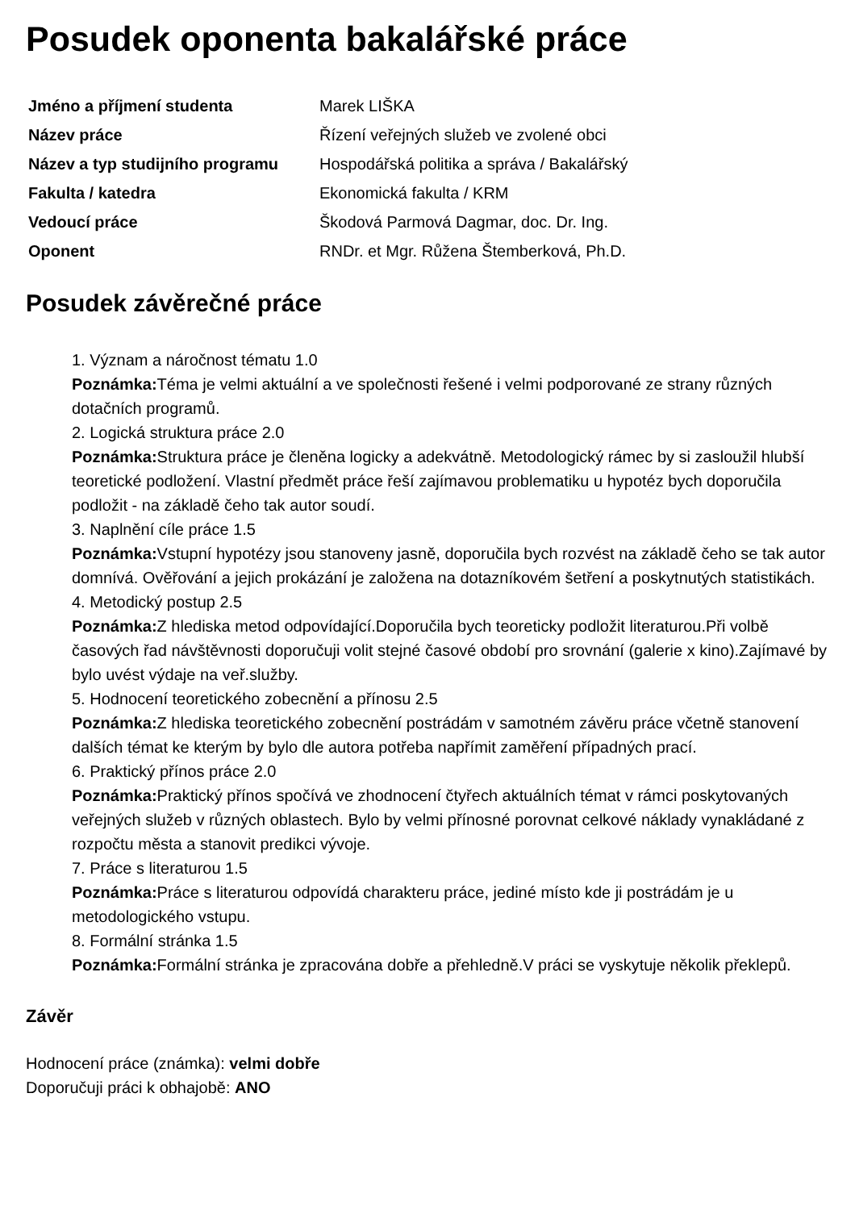Posudek oponenta bakalářské práce
| Jméno a příjmení studenta | Marek LIŠKA |
| Název práce | Řízení veřejných služeb ve zvolené obci |
| Název a typ studijního programu | Hospodářská politika a správa / Bakalářský |
| Fakulta / katedra | Ekonomická fakulta / KRM |
| Vedoucí práce | Škodová Parmová Dagmar, doc. Dr. Ing. |
| Oponent | RNDr. et Mgr. Růžena Štemberková, Ph.D. |
Posudek závěrečné práce
1. Význam a náročnost tématu 1.0
Poznámka: Téma je velmi aktuální a ve společnosti řešené i velmi podporované ze strany různých dotačních programů.
2. Logická struktura práce 2.0
Poznámka: Struktura práce je členěna logicky a adekvátně. Metodologický rámec by si zasloužil hlubší teoretické podložení. Vlastní předmět práce řeší zajímavou problematiku u hypotéz bych doporučila podložit - na základě čeho tak autor soudí.
3. Naplnění cíle práce 1.5
Poznámka: Vstupní hypotézy jsou stanoveny jasně, doporučila bych rozvést na základě čeho se tak autor domnívá. Ověřování a jejich prokázání je založena na dotazníkovém šetření a poskytnutých statistikách.
4. Metodický postup 2.5
Poznámka: Z hlediska metod odpovídající.Doporučila bych teoreticky podložit literaturou.Při volbě časových řad návštěvnosti doporučuji volit stejné časové období pro srovnání (galerie x kino).Zajímavé by bylo uvést výdaje na veř.služby.
5. Hodnocení teoretického zobecnění a přínosu 2.5
Poznámka: Z hlediska teoretického zobecnění postrádám v samotném závěru práce včetně stanovení dalších témat ke kterým by bylo dle autora potřeba napřímit zaměření případných prací.
6. Praktický přínos práce 2.0
Poznámka: Praktický přínos spočívá ve zhodnocení čtyřech aktuálních témat v rámci poskytovaných veřejných služeb v různých oblastech. Bylo by velmi přínosné porovnat celkové náklady vynakládané z rozpočtu města a stanovit predikci vývoje.
7. Práce s literaturou 1.5
Poznámka: Práce s literaturou odpovídá charakteru práce, jediné místo kde ji postrádám je u metodologického vstupu.
8. Formální stránka 1.5
Poznámka: Formální stránka je zpracována dobře a přehledně.V práci se vyskytuje několik překlepů.
Závěr
Hodnocení práce (známka): velmi dobře
Doporučuji práci k obhajobě: ANO